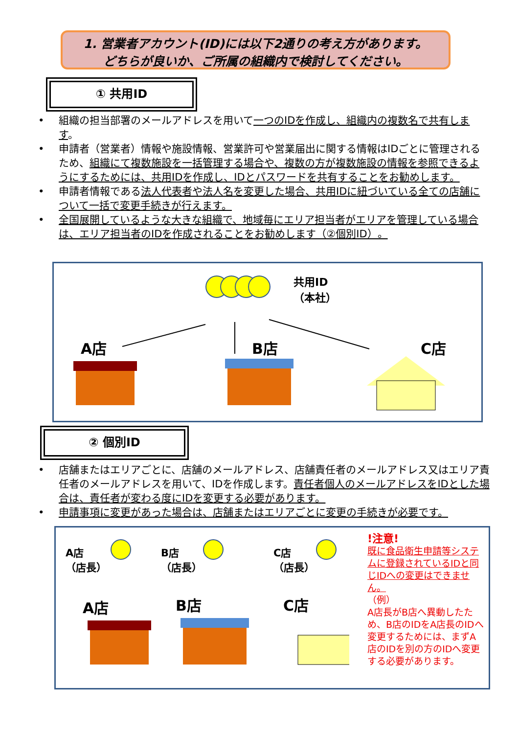1. 営業者アカウント(ID)には以下2通りの考え方があります。
どちらが良いか、ご所属の組織内で検討してください。
① 共用ID
• 組織の担当部署のメールアドレスを用いて一つのIDを作成し、組織内の複数名で共有します。
• 申請者（営業者）情報や施設情報、営業許可や営業届出に関する情報はIDごとに管理されるため、組織にて複数施設を一括管理する場合や、複数の方が複数施設の情報を参照できるようにするためには、共用IDを作成し、IDとパスワードを共有することをお勧めします。
• 申請者情報である法人代表者や法人名を変更した場合、共用IDに紐づいている全ての店舗について一括で変更手続きが行えます。
• 全国展開しているような大きな組織で、地域毎にエリア担当者がエリアを管理している場合は、エリア担当者のIDを作成されることをお勧めします（②個別ID）。
共用ID
（本社）
A店 B店 C店
② 個別ID
• 店舗またはエリアごとに、店舗のメールアドレス、店舗責任者のメールアドレス又はエリア責任者のメールアドレスを用いて、IDを作成します。責任者個人のメールアドレスをIDとした場合は、責任者が変わる度にIDを変更する必要があります。
• 申請事項に変更があった場合は、店舗またはエリアごとに変更の手続きが必要です。
A店
（店長）
B店
（店長）
C店
（店長）
A店 B店 C店
!注意!
既に食品衛生申請等システムに登録されているIDと同じIDへの変更はできません。
（例）
A店長がB店へ異動したため、B店のIDをA店長のIDへ変更するためには、まずA店のIDを別の方のIDへ変更する必要があります。